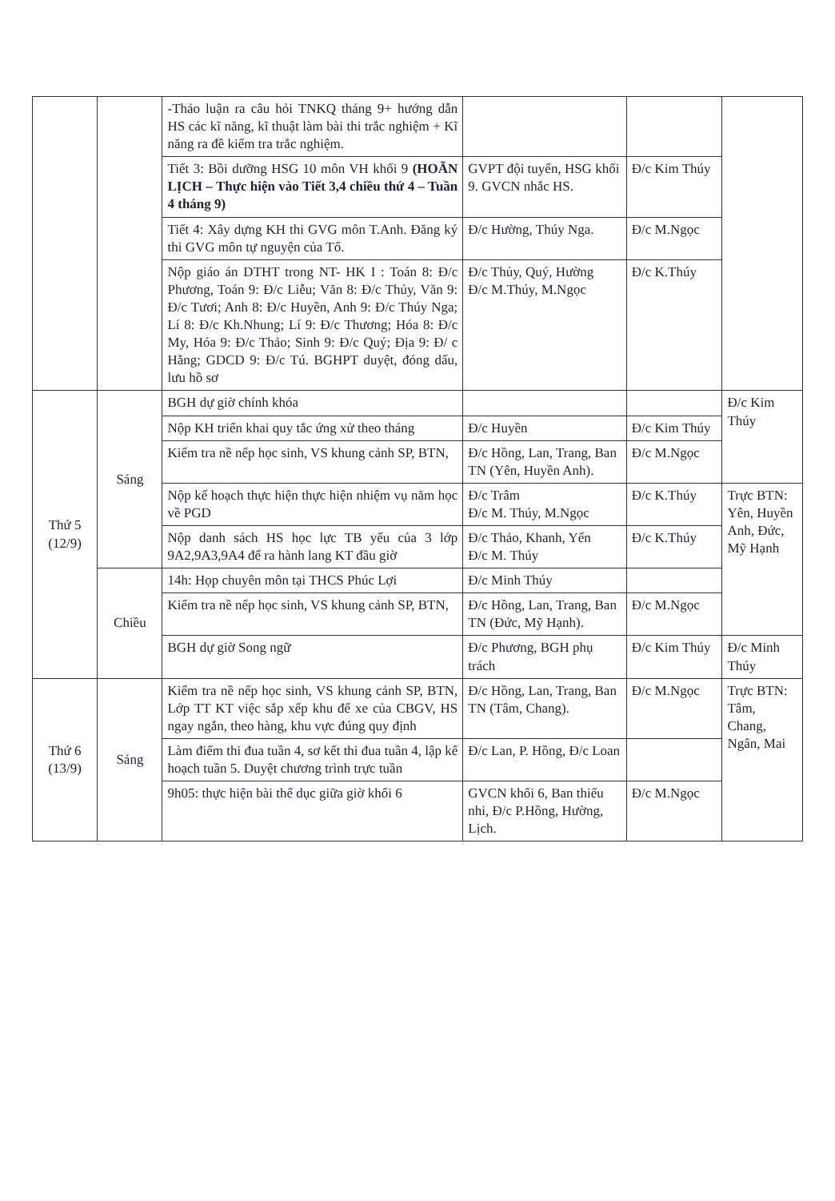| | | -Thảo luận ra câu hỏi TNKQ tháng 9+ hướng dẫn HS các kĩ năng, kĩ thuật làm bài thi trắc nghiệm + Kĩ năng ra đề kiểm tra trắc nghiệm. | | | |
| | | Tiết 3: Bồi dưỡng HSG 10 môn VH khối 9 (HOÃN LỊCH – Thực hiện vào Tiết 3,4 chiều thứ 4 – Tuần 4 tháng 9) | GVPT đội tuyển, HSG khối 9. GVCN nhắc HS. | Đ/c Kim Thúy | |
| | | Tiết 4: Xây dựng KH thi GVG môn T.Anh. Đăng ký thi GVG môn tự nguyện của Tổ. | Đ/c Hường, Thúy Nga. | Đ/c M.Ngọc | |
| | | Nộp giáo án DTHT trong NT- HK I : Toán 8: Đ/c Phương, Toán 9: Đ/c Liễu; Văn 8: Đ/c Thủy, Văn 9: Đ/c Tươi; Anh 8: Đ/c Huyền, Anh 9: Đ/c Thúy Nga; Lí 8: Đ/c Kh.Nhung; Lí 9: Đ/c Thương; Hóa 8: Đ/c My, Hóa 9: Đ/c Thảo; Sinh 9: Đ/c Quý; Địa 9: Đ/ c Hằng; GDCD 9: Đ/c Tú. BGHPT duyệt, đóng dấu, lưu hồ sơ | Đ/c Thủy, Quý, Hường Đ/c M.Thúy, M.Ngọc | Đ/c K.Thúy | |
| Thứ 5 (12/9) | Sáng | BGH dự giờ chính khóa | | | Đ/c Kim Thúy |
| | | Nộp KH triển khai quy tắc ứng xử theo tháng | Đ/c Huyền | Đ/c Kim Thúy | |
| | | Kiểm tra nề nếp học sinh, VS khung cảnh SP, BTN, | Đ/c Hồng, Lan, Trang, Ban TN (Yên, Huyền Anh). | Đ/c M.Ngọc | |
| | | Nộp kế hoạch thực hiện thực hiện nhiệm vụ năm học về PGD | Đ/c Trâm Đ/c M. Thúy, M.Ngọc | Đ/c K.Thúy | Trực BTN: Yên, Huyền Anh, Đức, Mỹ Hạnh |
| | | Nộp danh sách HS học lực TB yếu của 3 lớp 9A2,9A3,9A4 để ra hành lang KT đầu giờ | Đ/c Thảo, Khanh, Yến Đ/c M. Thúy | Đ/c K.Thúy | |
| | Chiều | 14h: Họp chuyên môn tại THCS Phúc Lợi | Đ/c Minh Thúy | | |
| | | Kiểm tra nề nếp học sinh, VS khung cảnh SP, BTN, | Đ/c Hồng, Lan, Trang, Ban TN (Đức, Mỹ Hạnh). | Đ/c M.Ngọc | |
| | | BGH dự giờ Song ngữ | Đ/c Phương, BGH phụ trách | Đ/c Kim Thúy | Đ/c Minh Thúy |
| Thứ 6 (13/9) | Sáng | Kiểm tra nề nếp học sinh, VS khung cảnh SP, BTN, Lớp TT KT việc sắp xếp khu để xe của CBGV, HS ngay ngắn, theo hàng, khu vực đúng quy định | Đ/c Hồng, Lan, Trang, Ban TN (Tâm, Chang). | Đ/c M.Ngọc | Trực BTN: Tâm, Chang, Ngân, Mai |
| | | Làm điểm thi đua tuần 4, sơ kết thi đua tuần 4, lập kế hoạch tuần 5. Duyệt chương trình trực tuần | Đ/c Lan, P. Hồng, Đ/c Loan | | |
| | | 9h05: thực hiện bài thể dục giữa giờ khối 6 | GVCN khối 6, Ban thiếu nhi, Đ/c P.Hồng, Hường, Lịch. | Đ/c M.Ngọc | |